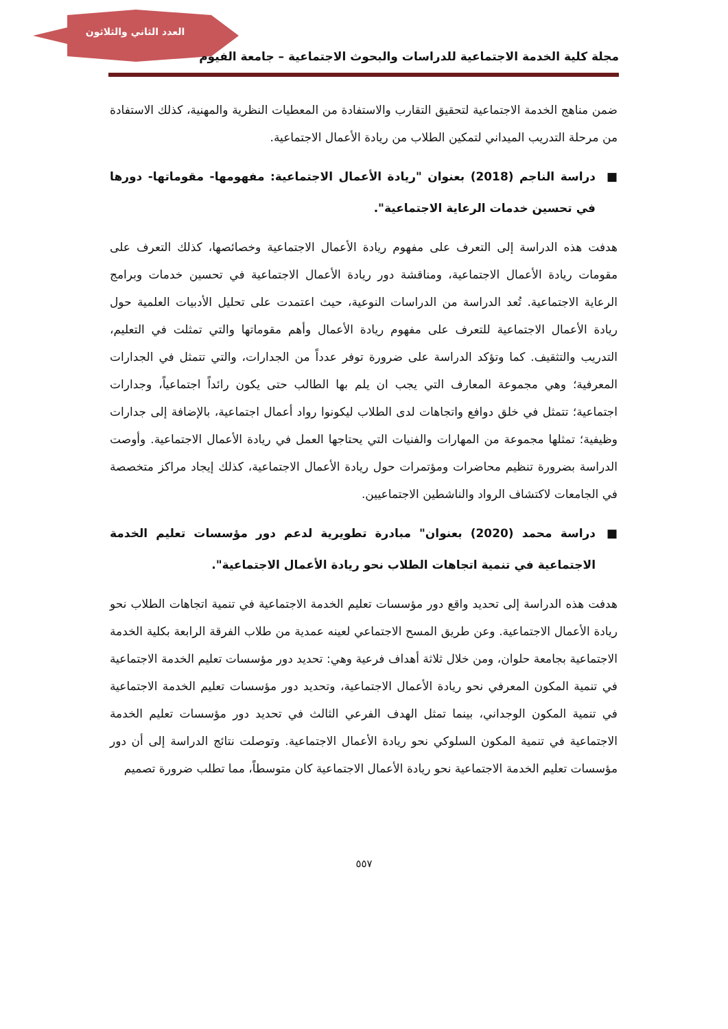العدد الثاني والثلاثون
مجلة كلية الخدمة الاجتماعية للدراسات والبحوث الاجتماعية – جامعة الفيوم
ضمن مناهج الخدمة الاجتماعية لتحقيق التقارب والاستفادة من المعطيات النظرية والمهنية، كذلك الاستفادة من مرحلة التدريب الميداني لتمكين الطلاب من ريادة الأعمال الاجتماعية.
■ دراسة الناجم (2018) بعنوان "ريادة الأعمال الاجتماعية: مفهومها- مقوماتها- دورها في تحسين خدمات الرعاية الاجتماعية".
هدفت هذه الدراسة إلى التعرف على مفهوم ريادة الأعمال الاجتماعية وخصائصها، كذلك التعرف على مقومات ريادة الأعمال الاجتماعية، ومناقشة دور ريادة الأعمال الاجتماعية في تحسين خدمات وبرامج الرعاية الاجتماعية. تُعد الدراسة من الدراسات النوعية، حيث اعتمدت على تحليل الأدبيات العلمية حول ريادة الأعمال الاجتماعية للتعرف على مفهوم ريادة الأعمال وأهم مقوماتها والتي تمثلت في التعليم، التدريب والتثقيف. كما وتؤكد الدراسة على ضرورة توفر عدداً من الجدارات، والتي تتمثل في الجدارات المعرفية؛ وهي مجموعة المعارف التي يجب ان يلم بها الطالب حتى يكون رائداً اجتماعياً، وجدارات اجتماعية؛ تتمثل في خلق دوافع واتجاهات لدى الطلاب ليكونوا رواد أعمال اجتماعية، بالإضافة إلى جدارات وظيفية؛ تمثلها مجموعة من المهارات والفنيات التي يحتاجها العمل في ريادة الأعمال الاجتماعية. وأوصت الدراسة بضرورة تنظيم محاضرات ومؤتمرات حول ريادة الأعمال الاجتماعية، كذلك إيجاد مراكز متخصصة في الجامعات لاكتشاف الرواد والناشطين الاجتماعيين.
■ دراسة محمد (2020) بعنوان" مبادرة تطويرية لدعم دور مؤسسات تعليم الخدمة الاجتماعية في تنمية اتجاهات الطلاب نحو ريادة الأعمال الاجتماعية".
هدفت هذه الدراسة إلى تحديد واقع دور مؤسسات تعليم الخدمة الاجتماعية في تنمية اتجاهات الطلاب نحو ريادة الأعمال الاجتماعية. وعن طريق المسح الاجتماعي لعينه عمدية من طلاب الفرقة الرابعة بكلية الخدمة الاجتماعية بجامعة حلوان، ومن خلال ثلاثة أهداف فرعية وهي: تحديد دور مؤسسات تعليم الخدمة الاجتماعية في تنمية المكون المعرفي نحو ريادة الأعمال الاجتماعية، وتحديد دور مؤسسات تعليم الخدمة الاجتماعية في تنمية المكون الوجداني، بينما تمثل الهدف الفرعي الثالث في تحديد دور مؤسسات تعليم الخدمة الاجتماعية في تنمية المكون السلوكي نحو ريادة الأعمال الاجتماعية. وتوصلت نتائج الدراسة إلى أن دور مؤسسات تعليم الخدمة الاجتماعية نحو ريادة الأعمال الاجتماعية كان متوسطاً، مما تطلب ضرورة تصميم
٥٥٧